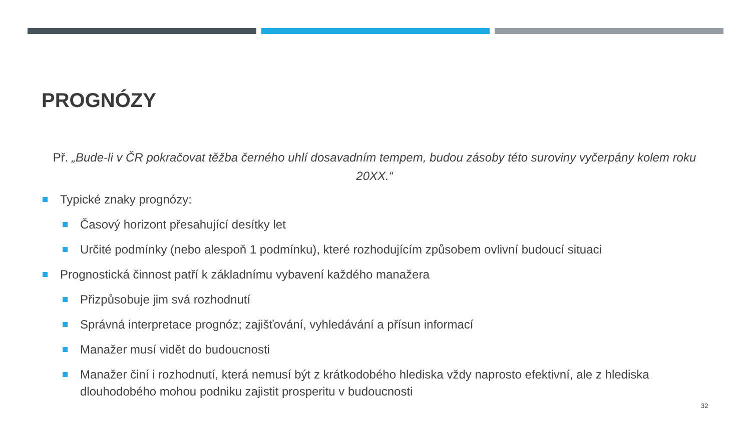PROGNÓZY
Př. „Bude-li v ČR pokračovat těžba černého uhlí dosavadním tempem, budou zásoby této suroviny vyčerpány kolem roku 20XX.“
Typické znaky prognózy:
Časový horizont přesahující desítky let
Určité podmínky (nebo alespoň 1 podmínku), které rozhodujícím způsobem ovlivní budoucí situaci
Prognostická činnost patří k základnímu vybavení každého manažera
Přizpůsobuje jim svá rozhodnutí
Správná interpretace prognóz; zajišťování, vyhledávání a přísun informací
Manažer musí vidět do budoucnosti
Manažer činí i rozhodnutí, která nemusí být z krátkodobého hlediska vždy naprosto efektivní, ale z hlediska dlouhodobého mohou podniku zajistit prosperitu v budoucnosti
32